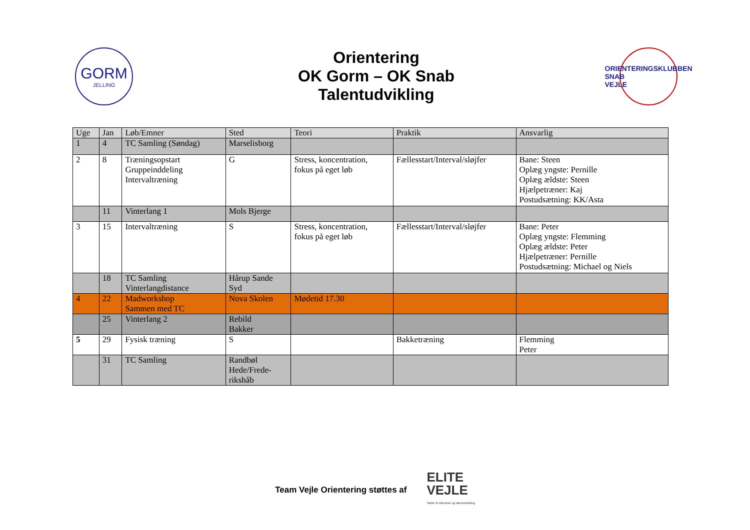GORM
JELLING
Orientering
OK Gorm – OK Snab
Talentudvikling
ORIENTERINGSKLUBBEN
SNAB
VEJLE
| Uge | Jan | Løb/Emner | Sted | Teori | Praktik | Ansvarlig |
| --- | --- | --- | --- | --- | --- | --- |
| 1 | 4 | TC Samling (Søndag) | Marselisborg | | | |
| 2 | 8 | Træningsopstart Gruppeinddeling Intervaltræning | G | Stress, koncentration, fokus på eget løb | Fællesstart/Interval/sløjfer | Bane: Steen Oplæg yngste: Pernille Oplæg ældste: Steen Hjælpetræner: Kaj Postudsætning: KK/Asta |
| | 11 | Vinterlang 1 | Mols Bjerge | | | |
| 3 | 15 | Intervaltræning | S | Stress, koncentration, fokus på eget løb | Fællesstart/Interval/sløjfer | Bane: Peter Oplæg yngste: Flemming Oplæg ældste: Peter Hjælpetræner: Pernille Postudsætning: Michael og Niels |
| | 18 | TC Samling Vinterlangdistance | Hårup Sande Syd | | | |
| 4 | 22 | Madworkshop Sammen med TC | Nova Skolen | Mødetid 17.30 | | |
| | 25 | Vinterlang 2 | Rebild Bakker | | | |
| 5 | 29 | Fysisk træning | S | | Bakketræning | Flemming Peter |
| | 31 | TC Samling | Randbøl Hede/Frede- rikshåb | | | |
Team Vejle Orientering støttes af
ELITE
VEJLE
Støtte til eliteidræt og talentudvikling